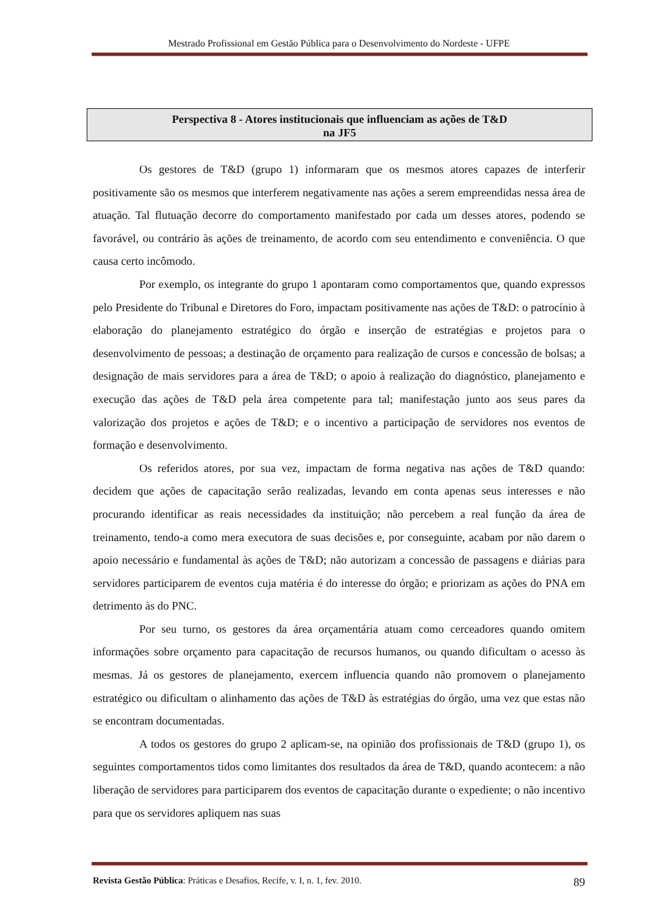Mestrado Profissional em Gestão Pública para o Desenvolvimento do Nordeste - UFPE
Perspectiva 8 - Atores institucionais que influenciam as ações de T&D
na JF5
Os gestores de T&D (grupo 1) informaram que os mesmos atores capazes de interferir positivamente são os mesmos que interferem negativamente nas ações a serem empreendidas nessa área de atuação. Tal flutuação decorre do comportamento manifestado por cada um desses atores, podendo se favorável, ou contrário às ações de treinamento, de acordo com seu entendimento e conveniência. O que causa certo incômodo.
Por exemplo, os integrante do grupo 1 apontaram como comportamentos que, quando expressos pelo Presidente do Tribunal e Diretores do Foro, impactam positivamente nas ações de T&D: o patrocínio à elaboração do planejamento estratégico do órgão e inserção de estratégias e projetos para o desenvolvimento de pessoas; a destinação de orçamento para realização de cursos e concessão de bolsas; a designação de mais servidores para a área de T&D; o apoio à realização do diagnóstico, planejamento e execução das ações de T&D pela área competente para tal; manifestação junto aos seus pares da valorização dos projetos e ações de T&D; e o incentivo a participação de servidores nos eventos de formação e desenvolvimento.
Os referidos atores, por sua vez, impactam de forma negativa nas ações de T&D quando: decidem que ações de capacitação serão realizadas, levando em conta apenas seus interesses e não procurando identificar as reais necessidades da instituição; não percebem a real função da área de treinamento, tendo-a como mera executora de suas decisões e, por conseguinte, acabam por não darem o apoio necessário e fundamental às ações de T&D; não autorizam a concessão de passagens e diárias para servidores participarem de eventos cuja matéria é do interesse do órgão; e priorizam as ações do PNA em detrimento às do PNC.
Por seu turno, os gestores da área orçamentária atuam como cerceadores quando omitem informações sobre orçamento para capacitação de recursos humanos, ou quando dificultam o acesso às mesmas. Já os gestores de planejamento, exercem influencia quando não promovem o planejamento estratégico ou dificultam o alinhamento das ações de T&D às estratégias do órgão, uma vez que estas não se encontram documentadas.
A todos os gestores do grupo 2 aplicam-se, na opinião dos profissionais de T&D (grupo 1), os seguintes comportamentos tidos como limitantes dos resultados da área de T&D, quando acontecem: a não liberação de servidores para participarem dos eventos de capacitação durante o expediente; o não incentivo para que os servidores apliquem nas suas
Revista Gestão Pública: Práticas e Desafios, Recife, v. I, n. 1, fev. 2010. 89